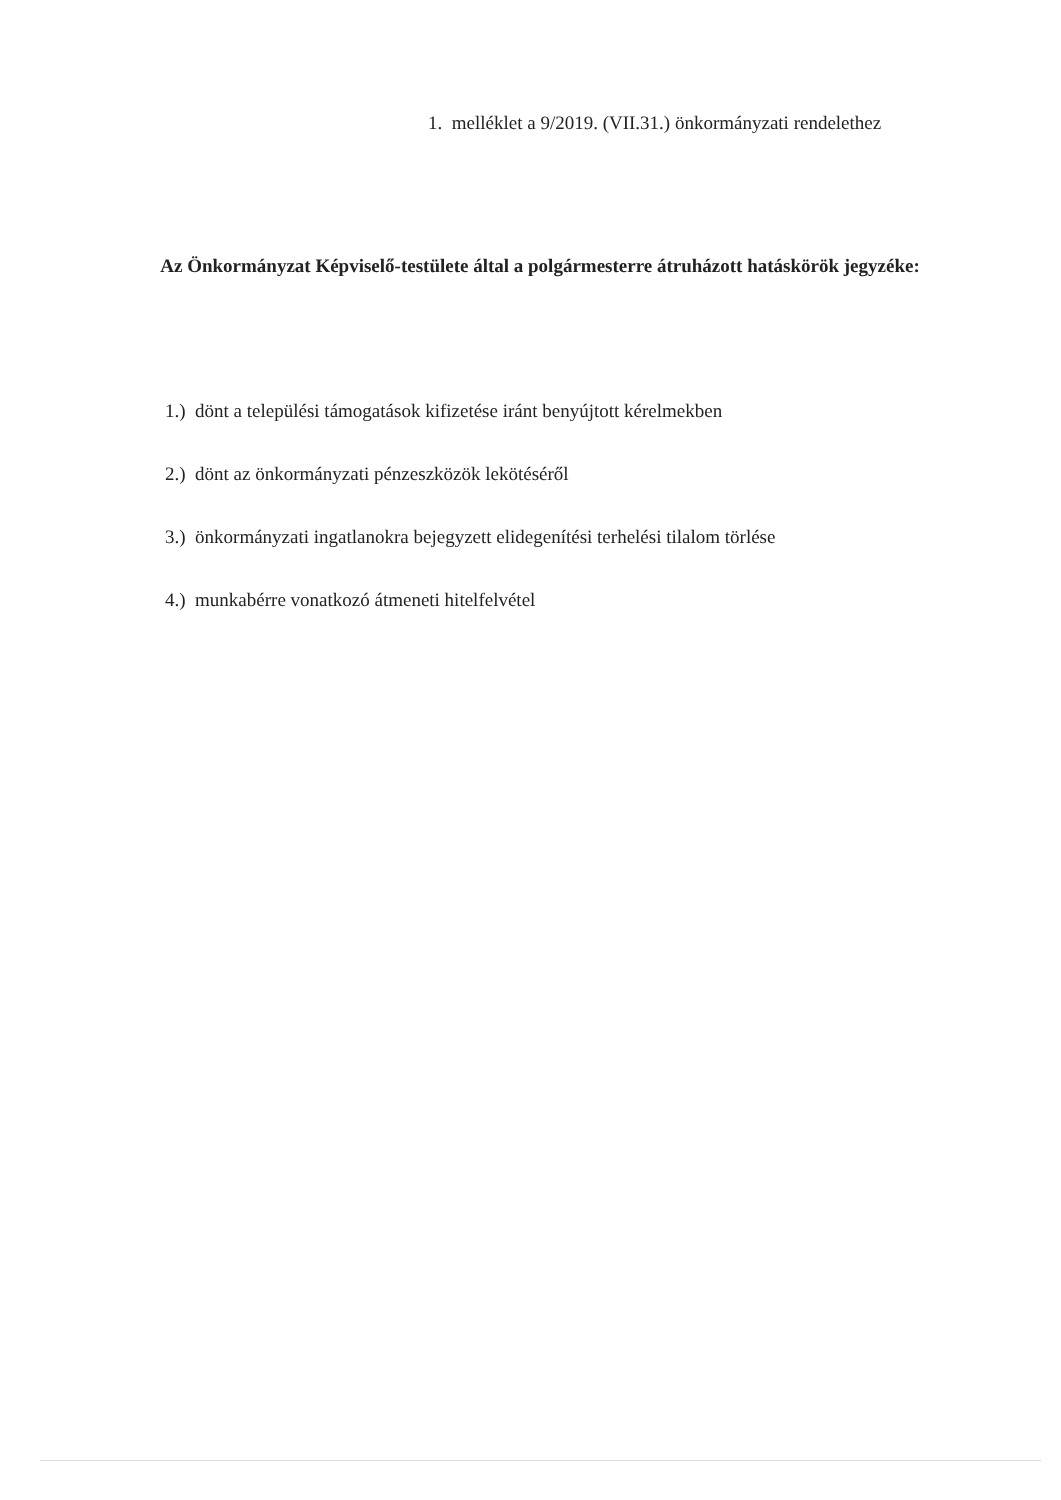1. melléklet a 9/2019. (VII.31.) önkormányzati rendelethez
Az Önkormányzat Képviselő-testülete által a polgármesterre átruházott hatáskörök jegyzéke:
1.) dönt a települési támogatások kifizetése iránt benyújtott kérelmekben
2.) dönt az önkormányzati pénzeszközök lekötéséről
3.) önkormányzati ingatlanokra bejegyzett elidegenítési terhelési tilalom törlése
4.) munkabérre vonatkozó átmeneti hitelfelvétel